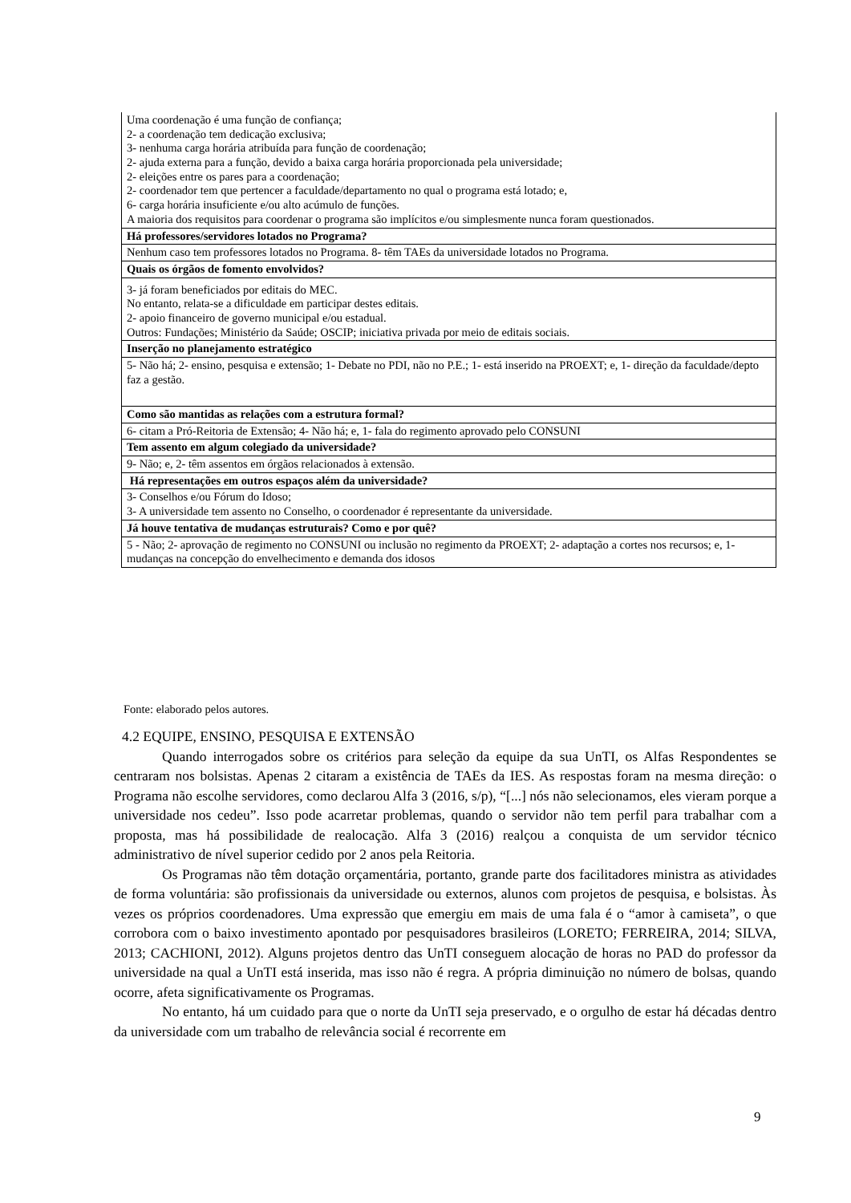| Uma coordenação é uma função de confiança; 2- a coordenação tem dedicação exclusiva; 3- nenhuma carga horária atribuída para função de coordenação; 2- ajuda externa para a função, devido a baixa carga horária proporcionada pela universidade; 2- eleições entre os pares para a coordenação; 2- coordenador tem que pertencer a faculdade/departamento no qual o programa está lotado; e, 6- carga horária insuficiente e/ou alto acúmulo de funções. A maioria dos requisitos para coordenar o programa são implícitos e/ou simplesmente nunca foram questionados. |
| Há professores/servidores lotados no Programa? |
| Nenhum caso tem professores lotados no Programa. 8- têm TAEs da universidade lotados no Programa. |
| Quais os órgãos de fomento envolvidos? |
| 3- já foram beneficiados por editais do MEC. No entanto, relata-se a dificuldade em participar destes editais. 2- apoio financeiro de governo municipal e/ou estadual. Outros: Fundações; Ministério da Saúde; OSCIP; iniciativa privada por meio de editais sociais. |
| Inserção no planejamento estratégico |
| 5- Não há; 2- ensino, pesquisa e extensão; 1- Debate no PDI, não no P.E.; 1- está inserido na PROEXT; e, 1- direção da faculdade/depto faz a gestão. |
| Como são mantidas as relações com a estrutura formal? |
| 6- citam a Pró-Reitoria de Extensão; 4- Não há; e, 1- fala do regimento aprovado pelo CONSUNI |
| Tem assento em algum colegiado da universidade? |
| 9- Não; e, 2- têm assentos em órgãos relacionados à extensão. |
| Há representações em outros espaços além da universidade? |
| 3- Conselhos e/ou Fórum do Idoso; 3- A universidade tem assento no Conselho, o coordenador é representante da universidade. |
| Já houve tentativa de mudanças estruturais? Como e por quê? |
| 5 - Não; 2- aprovação de regimento no CONSUNI ou inclusão no regimento da PROEXT; 2- adaptação a cortes nos recursos; e, 1- mudanças na concepção do envelhecimento e demanda dos idosos |
Fonte: elaborado pelos autores.
4.2 EQUIPE, ENSINO, PESQUISA E EXTENSÃO
Quando interrogados sobre os critérios para seleção da equipe da sua UnTI, os Alfas Respondentes se centraram nos bolsistas. Apenas 2 citaram a existência de TAEs da IES. As respostas foram na mesma direção: o Programa não escolhe servidores, como declarou Alfa 3 (2016, s/p), “[...] nós não selecionamos, eles vieram porque a universidade nos cedeu”. Isso pode acarretar problemas, quando o servidor não tem perfil para trabalhar com a proposta, mas há possibilidade de realocação. Alfa 3 (2016) realçou a conquista de um servidor técnico administrativo de nível superior cedido por 2 anos pela Reitoria.
Os Programas não têm dotação orçamentária, portanto, grande parte dos facilitadores ministra as atividades de forma voluntária: são profissionais da universidade ou externos, alunos com projetos de pesquisa, e bolsistas. Às vezes os próprios coordenadores. Uma expressão que emergiu em mais de uma fala é o “amor à camiseta”, o que corrobora com o baixo investimento apontado por pesquisadores brasileiros (LORETO; FERREIRA, 2014; SILVA, 2013; CACHIONI, 2012). Alguns projetos dentro das UnTI conseguem alocação de horas no PAD do professor da universidade na qual a UnTI está inserida, mas isso não é regra. A própria diminuição no número de bolsas, quando ocorre, afeta significativamente os Programas.
No entanto, há um cuidado para que o norte da UnTI seja preservado, e o orgulho de estar há décadas dentro da universidade com um trabalho de relevância social é recorrente em
9